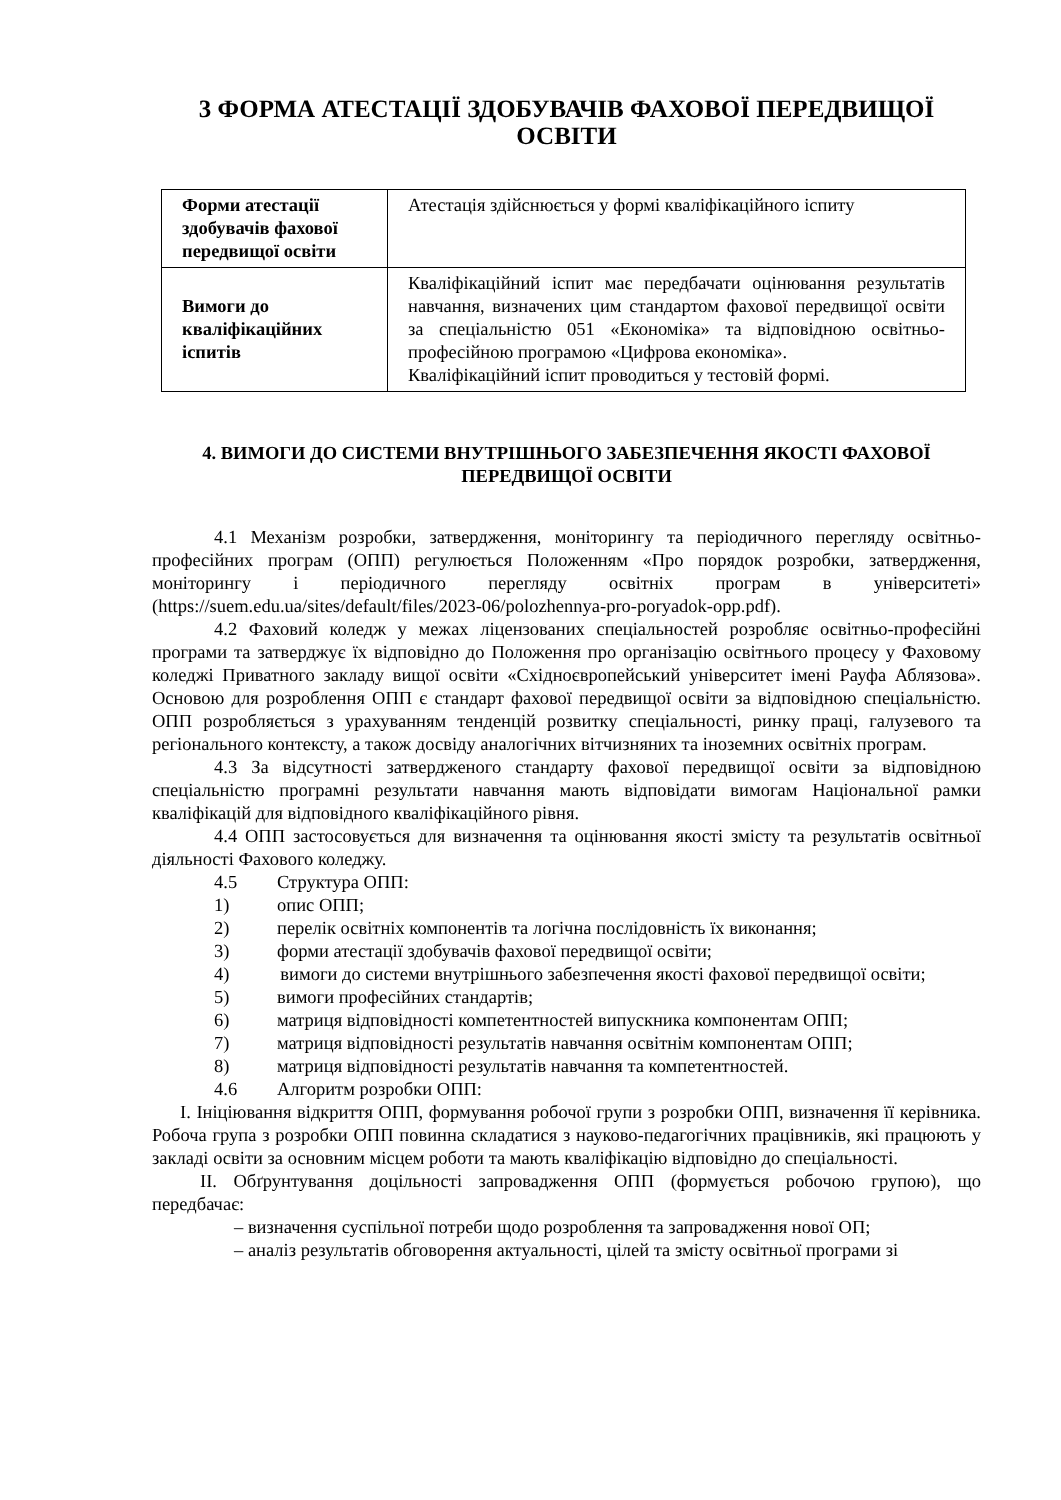3 ФОРМА АТЕСТАЦІЇ ЗДОБУВАЧІВ ФАХОВОЇ ПЕРЕДВИЩОЇ ОСВІТИ
| Форми атестації здобувачів фахової передвищої освіти | Атестація здійснюється у формі кваліфікаційного іспиту |
| Вимоги до кваліфікаційних іспитів | Кваліфікаційний іспит має передбачати оцінювання результатів навчання, визначених цим стандартом фахової передвищої освіти за спеціальністю 051 «Економіка» та відповідною освітньо-професійною програмою «Цифрова економіка». Кваліфікаційний іспит проводиться у тестовій формі. |
4. ВИМОГИ ДО СИСТЕМИ ВНУТРІШНЬОГО ЗАБЕЗПЕЧЕННЯ ЯКОСТІ ФАХОВОЇ ПЕРЕДВИЩОЇ ОСВІТИ
4.1 Механізм розробки, затвердження, моніторингу та періодичного перегляду освітньо-професійних програм (ОПП) регулюється Положенням «Про порядок розробки, затвердження, моніторингу і періодичного перегляду освітніх програм в університеті» (https://suem.edu.ua/sites/default/files/2023-06/polozhennya-pro-poryadok-opp.pdf).
4.2 Фаховий коледж у межах ліцензованих спеціальностей розробляє освітньо-професійні програми та затверджує їх відповідно до Положення про організацію освітнього процесу у Фаховому коледжі Приватного закладу вищої освіти «Східноєвропейський університет імені Рауфа Аблязова». Основою для розроблення ОПП є стандарт фахової передвищої освіти за відповідною спеціальністю. ОПП розробляється з урахуванням тенденцій розвитку спеціальності, ринку праці, галузевого та регіонального контексту, а також досвіду аналогічних вітчизняних та іноземних освітніх програм.
4.3 За відсутності затвердженого стандарту фахової передвищої освіти за відповідною спеціальністю програмні результати навчання мають відповідати вимогам Національної рамки кваліфікацій для відповідного кваліфікаційного рівня.
4.4 ОПП застосовується для визначення та оцінювання якості змісту та результатів освітньої діяльності Фахового коледжу.
4.5 Структура ОПП:
1) опис ОПП;
2) перелік освітніх компонентів та логічна послідовність їх виконання;
3) форми атестації здобувачів фахової передвищої освіти;
4) вимоги до системи внутрішнього забезпечення якості фахової передвищої освіти;
5) вимоги професійних стандартів;
6) матриця відповідності компетентностей випускника компонентам ОПП;
7) матриця відповідності результатів навчання освітнім компонентам ОПП;
8) матриця відповідності результатів навчання та компетентностей.
4.6 Алгоритм розробки ОПП:
I. Ініціювання відкриття ОПП, формування робочої групи з розробки ОПП, визначення її керівника. Робоча група з розробки ОПП повинна складатися з науково-педагогічних працівників, які працюють у закладі освіти за основним місцем роботи та мають кваліфікацію відповідно до спеціальності.
II. Обґрунтування доцільності запровадження ОПП (формується робочою групою), що передбачає:
– визначення суспільної потреби щодо розроблення та запровадження нової ОП;
– аналіз результатів обговорення актуальності, цілей та змісту освітньої програми зі